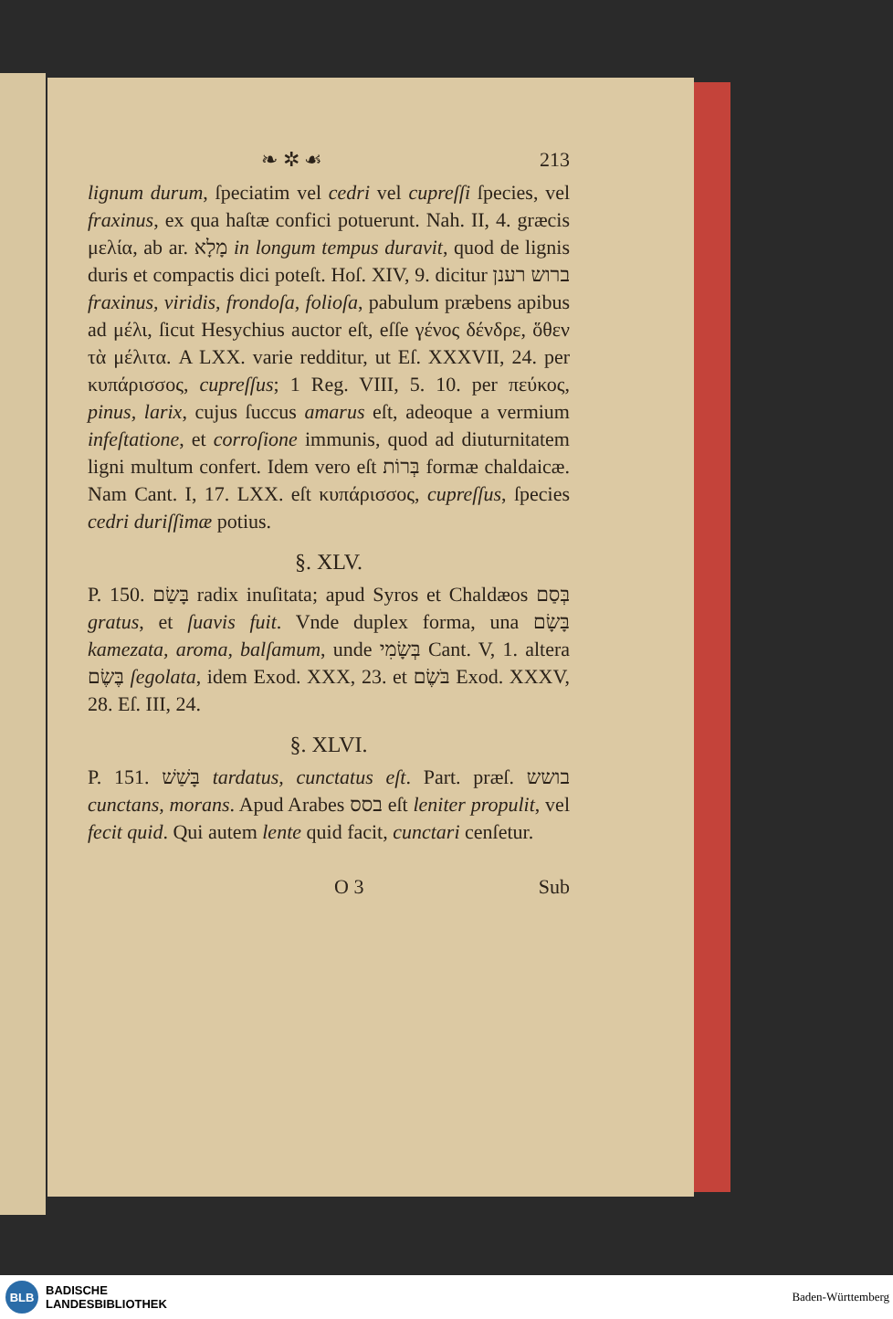❧ ✲ ☙ 213
lignum durum, ſpeciatim vel cedri vel cupreſſi ſpecies, vel fraxinus, ex qua haſtæ confici potuerunt. Nah. II, 4. græcis μελία, ab ar. מָלָא in longum tempus duravit, quod de lignis duris et compactis dici poteſt. Hoſ. XIV, 9. dicitur ברוש רענן fraxinus, viridis, frondoſa, folioſa, pabulum præbens apibus ad μέλι, ſicut Hesychius auctor eſt, eſſe γένος δένδρε, ὅθεν τὰ μέλιτα. A LXX. varie redditur, ut Eſ. XXXVII, 24. per κυπάρισσος, cupreſſus; 1 Reg. VIII, 5. 10. per πεύκος, pinus, larix, cujus ſuccus amarus eſt, adeoque a vermium infeſtatione, et corroſione immunis, quod ad diuturnitatem ligni multum confert. Idem vero eſt בְּרוֹת formæ chaldaicæ. Nam Cant. I, 17. LXX. eſt κυπάρισσος, cupreſſus, ſpecies cedri duriſſimæ potius.
§. XLV.
P. 150. בָּשַׂם radix inuſitata; apud Syros et Chaldæos בְּסַם gratus, et ſuavis fuit. Vnde duplex forma, una בָּשָׂם kamezata, aroma, balſamum, unde בְּשָׂמִי Cant. V, 1. altera בֶּשֶׂם ſegolata, idem Exod. XXX, 23. et בֹּשֶׂם Exod. XXXV, 28. Eſ. III, 24.
§. XLVI.
P. 151. בָּשַׁשׁ tardatus, cunctatus eſt. Part. præſ. בושש cunctans, morans. Apud Arabes בסס eſt leniter propulit, vel fecit quid. Qui autem lente quid facit, cunctari cenſetur.
O 3 Sub
BLB
BADISCHE
LANDESBIBLIOTHEK
Baden-Württemberg